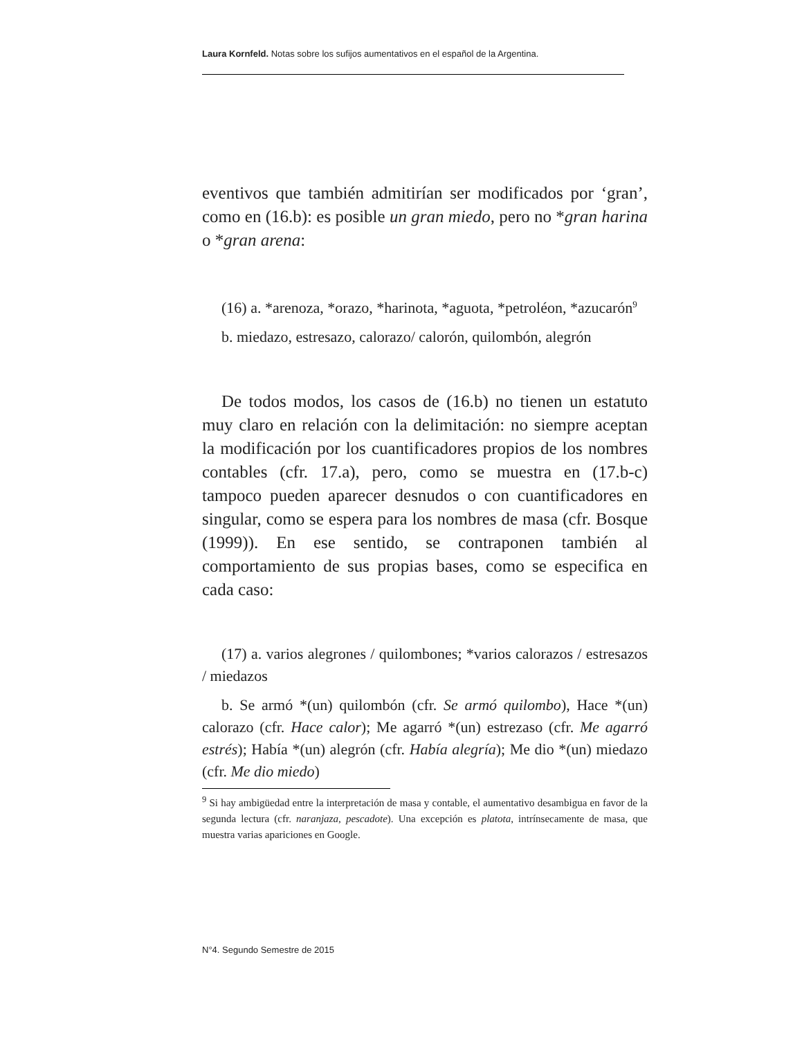Laura Kornfeld. Notas sobre los sufijos aumentativos en el español de la Argentina.
eventivos que también admitirían ser modificados por ‘gran’, como en (16.b): es posible un gran miedo, pero no *gran harina o *gran arena:
(16) a. *arenoza, *orazo, *harinota, *aguota, *petroléon, *azucarón<sup>9</sup>
b. miedazo, estresazo, calorazo/ calorón, quilombón, alegrón
De todos modos, los casos de (16.b) no tienen un estatuto muy claro en relación con la delimitación: no siempre aceptan la modificación por los cuantificadores propios de los nombres contables (cfr. 17.a), pero, como se muestra en (17.b-c) tampoco pueden aparecer desnudos o con cuantificadores en singular, como se espera para los nombres de masa (cfr. Bosque (1999)). En ese sentido, se contraponen también al comportamiento de sus propias bases, como se especifica en cada caso:
(17) a. varios alegrones / quilombones; *varios calorazos / estresazos / miedazos
b. Se armó *(un) quilombón (cfr. Se armó quilombo), Hace *(un) calorazo (cfr. Hace calor); Me agarró *(un) estrezaso (cfr. Me agarró estrés); Había *(un) alegrón (cfr. Había alegría); Me dio *(un) miedazo (cfr. Me dio miedo)
<sup>9</sup> Si hay ambigüedad entre la interpretación de masa y contable, el aumentativo desambigua en favor de la segunda lectura (cfr. naranjaza, pescadote). Una excepción es platota, intrínsecamente de masa, que muestra varias apariciones en Google.
N°4. Segundo Semestre de 2015